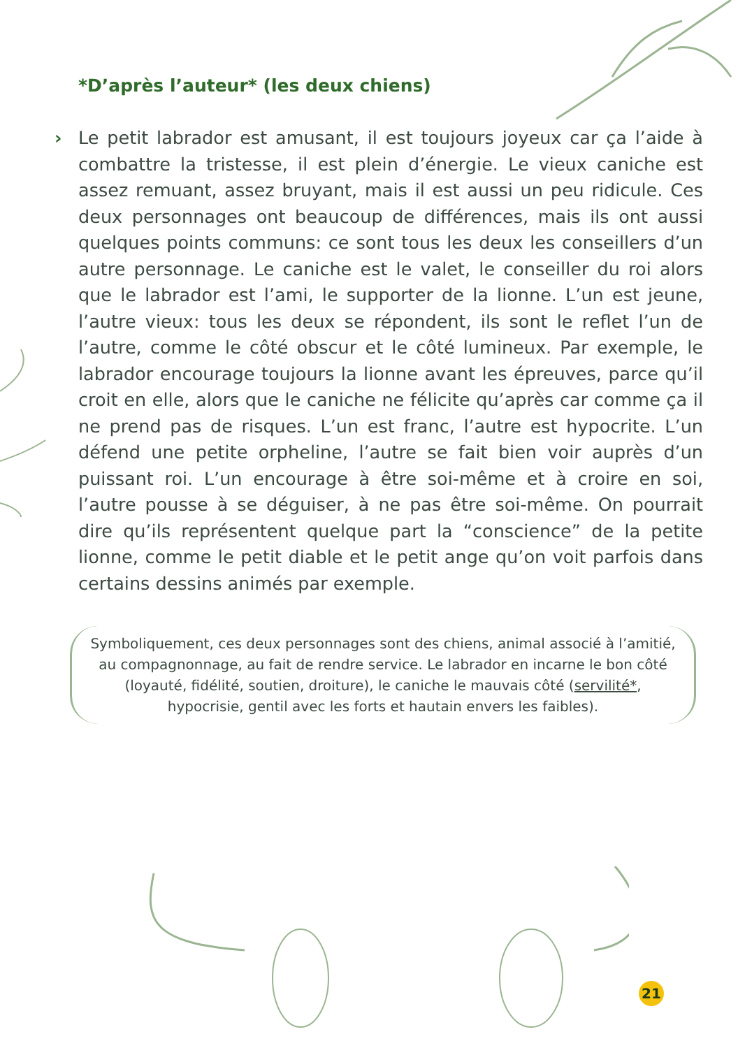*D’après l’auteur* (les deux chiens)
› Le petit labrador est amusant, il est toujours joyeux car ça l’aide à combattre la tristesse, il est plein d’énergie. Le vieux caniche est assez remuant, assez bruyant, mais il est aussi un peu ridicule. Ces deux personnages ont beaucoup de différences, mais ils ont aussi quelques points communs: ce sont tous les deux les conseillers d’un autre personnage. Le caniche est le valet, le conseiller du roi alors que le labrador est l’ami, le supporter de la lionne. L’un est jeune, l’autre vieux: tous les deux se répondent, ils sont le reflet l’un de l’autre, comme le côté obscur et le côté lumineux. Par exemple, le labrador encourage toujours la lionne avant les épreuves, parce qu’il croit en elle, alors que le caniche ne félicite qu’après car comme ça il ne prend pas de risques. L’un est franc, l’autre est hypocrite. L’un défend une petite orpheline, l’autre se fait bien voir auprès d’un puissant roi. L’un encourage à être soi-même et à croire en soi, l’autre pousse à se déguiser, à ne pas être soi-même. On pourrait dire qu’ils représentent quelque part la “conscience” de la petite lionne, comme le petit diable et le petit ange qu’on voit parfois dans certains dessins animés par exemple.
Symboliquement, ces deux personnages sont des chiens, animal associé à l’amitié, au compagnonnage, au fait de rendre service. Le labrador en incarne le bon côté (loyauté, fidélité, soutien, droiture), le caniche le mauvais côté (servilité*, hypocrisie, gentil avec les forts et hautain envers les faibles).
21